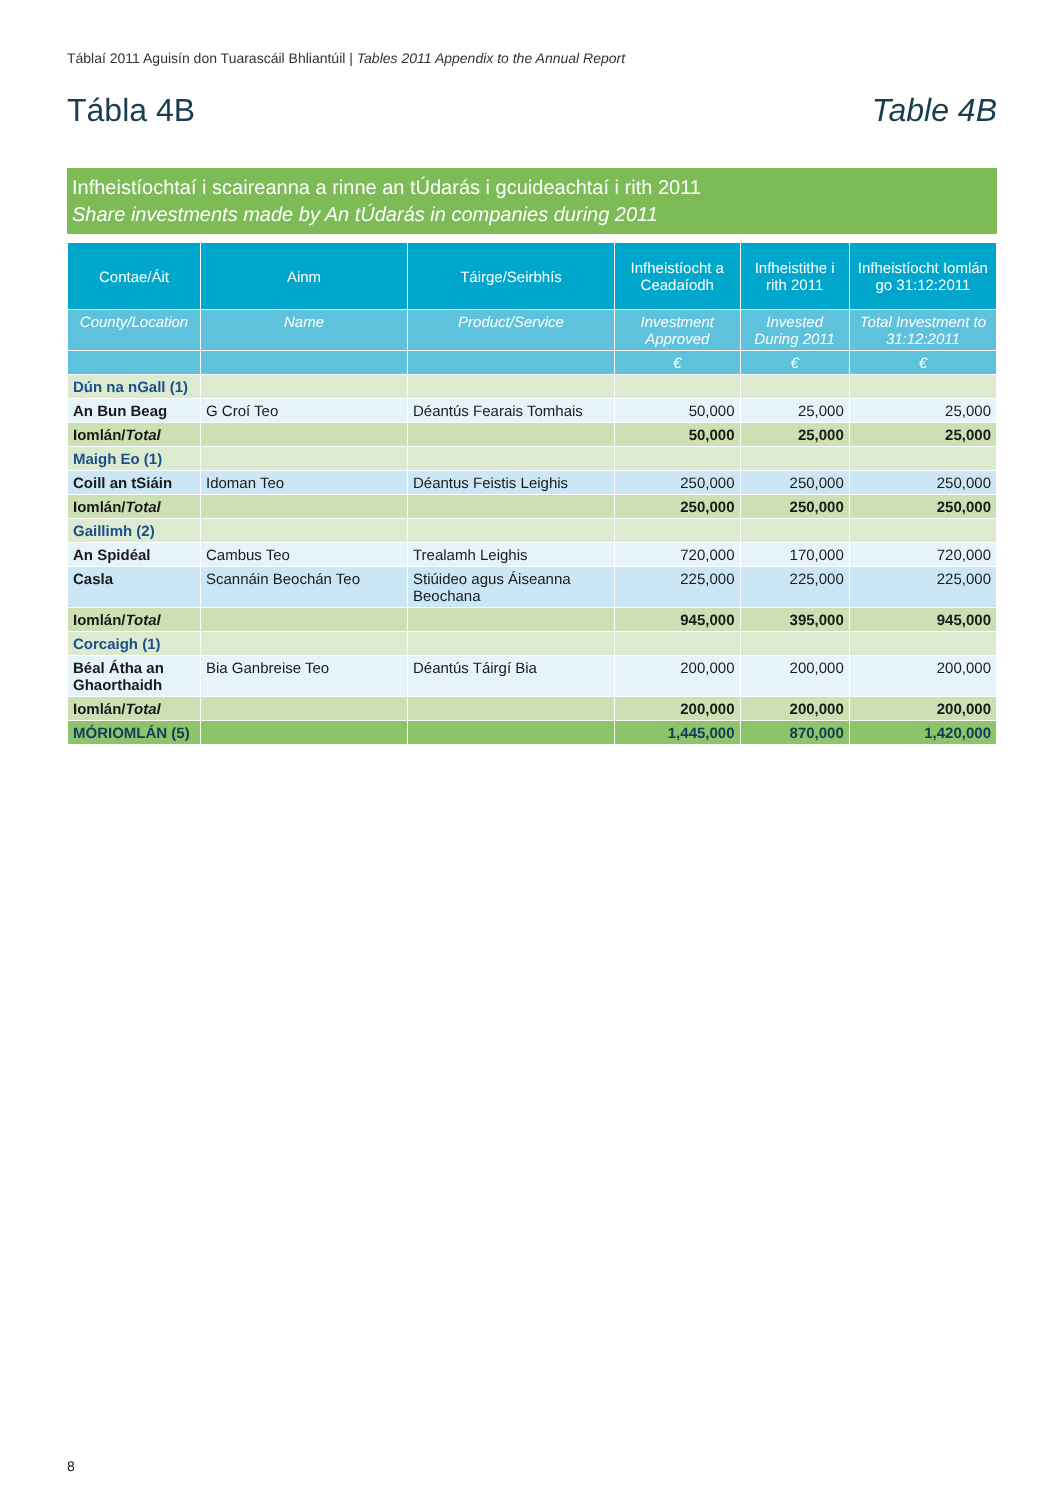Táblaí 2011 Aguisín don Tuarascáil Bhliantúil | Tables 2011 Appendix to the Annual Report
Tábla 4B Table 4B
Infheistíochtaí i scaireanna a rinne an tÚdarás i gcuideachtaí i rith 2011
Share investments made by An tÚdarás in companies during 2011
| Contae/Áit | Ainm | Táirge/Seirbhís | Infheistíocht a Ceadaíodh | Infheistithe i rith 2011 | Infheistíocht Iomlán go 31:12:2011 |
| --- | --- | --- | --- | --- | --- |
| County/Location | Name | Product/Service | Investment Approved | Invested During 2011 | Total Investment to 31:12:2011 |
| | | | € | € | € |
| Dún na nGall (1) | | | | | |
| An Bun Beag | G Croí Teo | Déantús Fearais Tomhais | 50,000 | 25,000 | 25,000 |
| Iomlán/ Total | | | 50,000 | 25,000 | 25,000 |
| Maigh Eo (1) | | | | | |
| Coill an tSiáin | Idoman Teo | Déantus Feistis Leighis | 250,000 | 250,000 | 250,000 |
| Iomlán/ Total | | | 250,000 | 250,000 | 250,000 |
| Gaillimh (2) | | | | | |
| An Spidéal | Cambus Teo | Trealamh Leighis | 720,000 | 170,000 | 720,000 |
| Casla | Scannáin Beochán Teo | Stiúideo agus Áiseanna Beochana | 225,000 | 225,000 | 225,000 |
| Iomlán/ Total | | | 945,000 | 395,000 | 945,000 |
| Corcaigh (1) | | | | | |
| Béal Átha an Ghaorthaidh | Bia Ganbreise Teo | Déantús Táirgí Bia | 200,000 | 200,000 | 200,000 |
| Iomlán/ Total | | | 200,000 | 200,000 | 200,000 |
| MÓRIOMLÁN (5) | | | 1,445,000 | 870,000 | 1,420,000 |
8